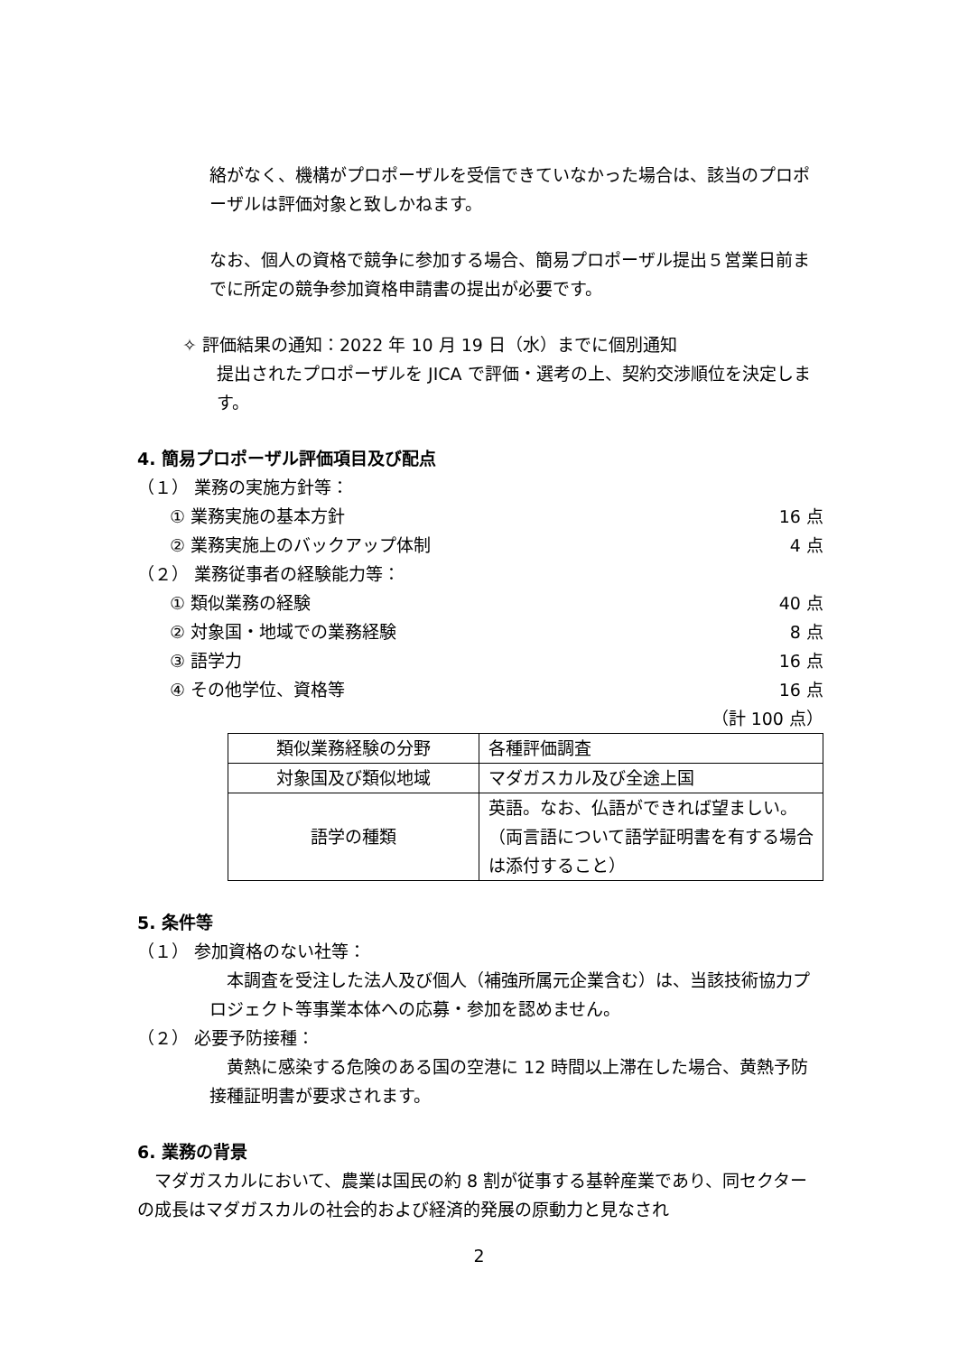絡がなく、機構がプロポーザルを受信できていなかった場合は、該当のプロポーザルは評価対象と致しかねます。
なお、個人の資格で競争に参加する場合、簡易プロポーザル提出５営業日前までに所定の競争参加資格申請書の提出が必要です。
✧ 評価結果の通知：2022 年 10 月 19 日（水）までに個別通知
提出されたプロポーザルを JICA で評価・選考の上、契約交渉順位を決定します。
4. 簡易プロポーザル評価項目及び配点
（１） 業務の実施方針等：
① 業務実施の基本方針 16 点
② 業務実施上のバックアップ体制 4 点
（２） 業務従事者の経験能力等：
① 類似業務の経験 40 点
② 対象国・地域での業務経験 8 点
③ 語学力 16 点
④ その他学位、資格等 16 点
（計 100 点）
| 類似業務経験の分野 | 各種評価調査 |
| 対象国及び類似地域 | マダガスカル及び全途上国 |
| 語学の種類 | 英語。なお、仏語ができれば望ましい。（両言語について語学証明書を有する場合は添付すること） |
5. 条件等
（１） 参加資格のない社等：
　本調査を受注した法人及び個人（補強所属元企業含む）は、当該技術協力プロジェクト等事業本体への応募・参加を認めません。
（２） 必要予防接種：
　黄熱に感染する危険のある国の空港に 12 時間以上滞在した場合、黄熱予防接種証明書が要求されます。
6. 業務の背景
　マダガスカルにおいて、農業は国民の約 8 割が従事する基幹産業であり、同セクターの成長はマダガスカルの社会的および経済的発展の原動力と見なされ
2